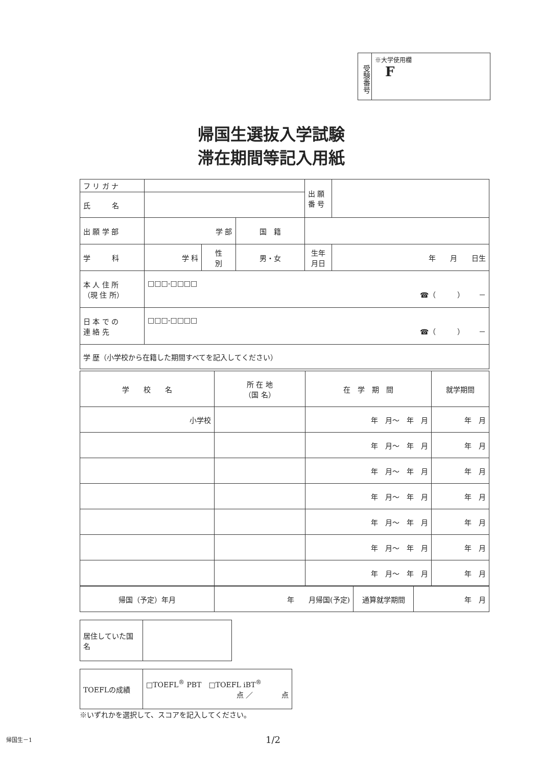受験番号
※大学使用欄
F
帰国生選抜入学試験
滞在期間等記入用紙
| フ リ ガ ナ | | | | 出 願 番 号 | |
| 氏 名 | | | | | |
| 出 願 学 部 | 学 部 | | 国 籍 | | |
| 学 科 | 学 科 | 性 別 | 男・女 | 生年月日 | 年 月 日生 |
| 本 人 住 所 （現 住 所） | □□□-□□□□ ☎（ ） － | | | | |
| 日 本 で の 連 絡 先 | □□□-□□□□ ☎（ ） － | | | | |
| 学 歴（小学校から在籍した期間すべてを記入してください） | | | | | |
| 学 校 名 | 所 在 地 （国 名） | 在 学 期 間 | 就学期間 |
| --- | --- | --- | --- |
| 小学校 | | 年 月～ 年 月 | 年 月 |
| | | 年 月～ 年 月 | 年 月 |
| | | 年 月～ 年 月 | 年 月 |
| | | 年 月～ 年 月 | 年 月 |
| | | 年 月～ 年 月 | 年 月 |
| | | 年 月～ 年 月 | 年 月 |
| | | 年 月～ 年 月 | 年 月 |
| 帰国（予定）年月 | 年 月帰国(予定) | 通算就学期間 | 年 月 |
| 居住していた国名 | |
| TOEFLの成績 | □TOEFL<sup>®</sup> PBT □TOEFL iBT<sup>®</sup> 点 ／ 点 |
※いずれかを選択して、スコアを記入してください。
1/2
帰国生－1